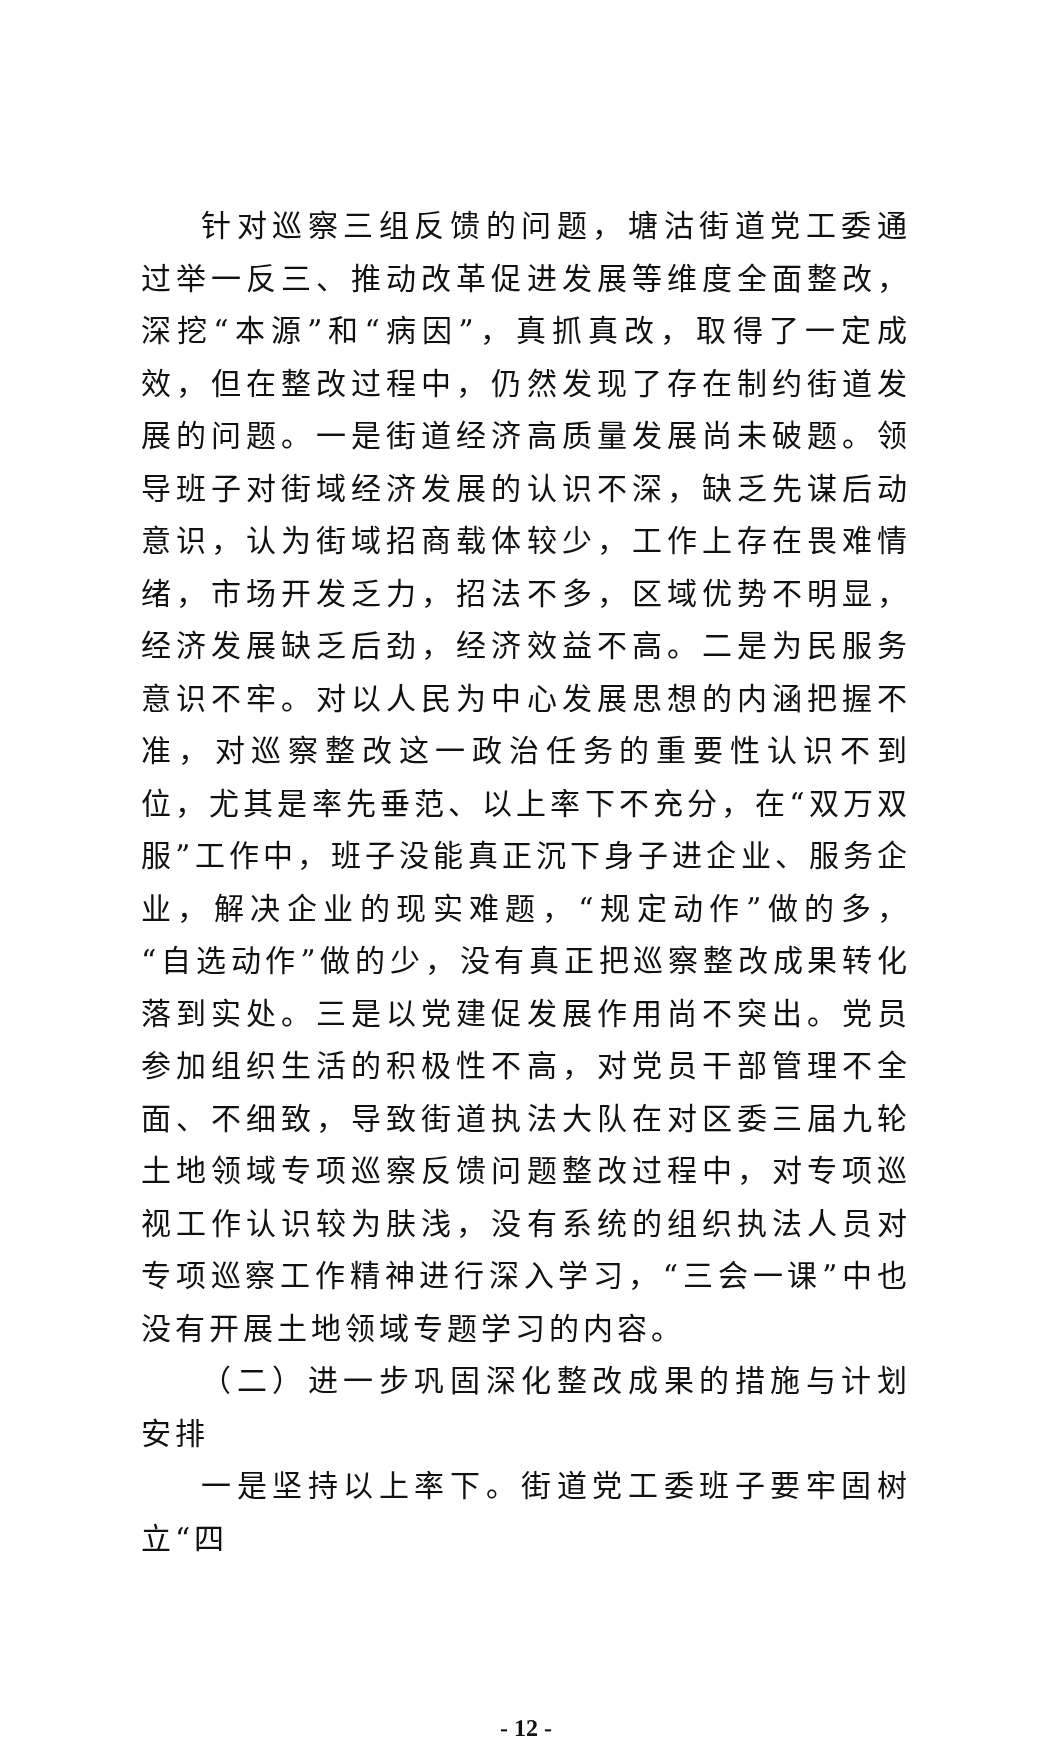针对巡察三组反馈的问题，塘沽街道党工委通过举一反三、推动改革促进发展等维度全面整改，深挖“本源”和“病因”，真抓真改，取得了一定成效，但在整改过程中，仍然发现了存在制约街道发展的问题。一是街道经济高质量发展尚未破题。领导班子对街域经济发展的认识不深，缺乏先谋后动意识，认为街域招商载体较少，工作上存在畏难情绪，市场开发乏力，招法不多，区域优势不明显，经济发展缺乏后劲，经济效益不高。二是为民服务意识不牢。对以人民为中心发展思想的内涵把握不准，对巡察整改这一政治任务的重要性认识不到位，尤其是率先垂范、以上率下不充分，在“双万双服”工作中，班子没能真正沉下身子进企业、服务企业，解决企业的现实难题，“规定动作”做的多，“自选动作”做的少，没有真正把巡察整改成果转化落到实处。三是以党建促发展作用尚不突出。党员参加组织生活的积极性不高，对党员干部管理不全面、不细致，导致街道执法大队在对区委三届九轮土地领域专项巡察反馈问题整改过程中，对专项巡视工作认识较为肤浅，没有系统的组织执法人员对专项巡察工作精神进行深入学习，“三会一课”中也没有开展土地领域专题学习的内容。
（二）进一步巩固深化整改成果的措施与计划安排
一是坚持以上率下。街道党工委班子要牢固树立“四
- 12 -